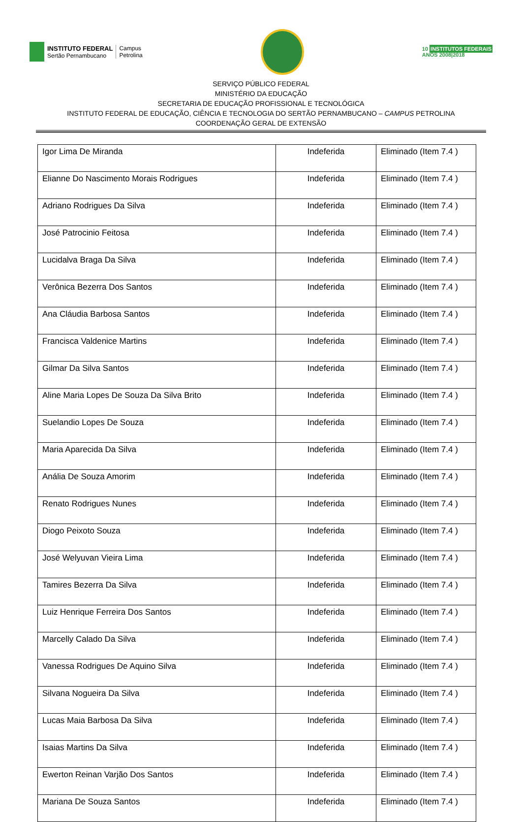INSTITUTO FEDERAL
Sertão Pernambucano
Campus
Petrolina
10 INSTITUTOS FEDERAIS
ANOS 2008|2018
SERVIÇO PÚBLICO FEDERAL
MINISTÉRIO DA EDUCAÇÃO
SECRETARIA DE EDUCAÇÃO PROFISSIONAL E TECNOLÓGICA
INSTITUTO FEDERAL DE EDUCAÇÃO, CIÊNCIA E TECNOLOGIA DO SERTÃO PERNAMBUCANO – CAMPUS PETROLINA
COORDENAÇÃO GERAL DE EXTENSÃO
| Igor Lima De Miranda | Indeferida | Eliminado (Item 7.4 ) |
| Elianne Do Nascimento Morais Rodrigues | Indeferida | Eliminado (Item 7.4 ) |
| Adriano Rodrigues Da Silva | Indeferida | Eliminado (Item 7.4 ) |
| José Patrocinio Feitosa | Indeferida | Eliminado (Item 7.4 ) |
| Lucidalva Braga Da Silva | Indeferida | Eliminado (Item 7.4 ) |
| Verônica Bezerra Dos Santos | Indeferida | Eliminado (Item 7.4 ) |
| Ana Cláudia Barbosa Santos | Indeferida | Eliminado (Item 7.4 ) |
| Francisca Valdenice Martins | Indeferida | Eliminado (Item 7.4 ) |
| Gilmar Da Silva Santos | Indeferida | Eliminado (Item 7.4 ) |
| Aline Maria Lopes De Souza Da Silva Brito | Indeferida | Eliminado (Item 7.4 ) |
| Suelandio Lopes De Souza | Indeferida | Eliminado (Item 7.4 ) |
| Maria Aparecida Da Silva | Indeferida | Eliminado (Item 7.4 ) |
| Anália De Souza Amorim | Indeferida | Eliminado (Item 7.4 ) |
| Renato Rodrigues Nunes | Indeferida | Eliminado (Item 7.4 ) |
| Diogo Peixoto Souza | Indeferida | Eliminado (Item 7.4 ) |
| José Welyuvan Vieira Lima | Indeferida | Eliminado (Item 7.4 ) |
| Tamires Bezerra Da Silva | Indeferida | Eliminado (Item 7.4 ) |
| Luiz Henrique Ferreira Dos Santos | Indeferida | Eliminado (Item 7.4 ) |
| Marcelly Calado Da Silva | Indeferida | Eliminado (Item 7.4 ) |
| Vanessa Rodrigues De Aquino Silva | Indeferida | Eliminado (Item 7.4 ) |
| Silvana Nogueira Da Silva | Indeferida | Eliminado (Item 7.4 ) |
| Lucas Maia Barbosa Da Silva | Indeferida | Eliminado (Item 7.4 ) |
| Isaias Martins Da Silva | Indeferida | Eliminado (Item 7.4 ) |
| Ewerton Reinan Varjão Dos Santos | Indeferida | Eliminado (Item 7.4 ) |
| Mariana De Souza Santos | Indeferida | Eliminado (Item 7.4 ) |